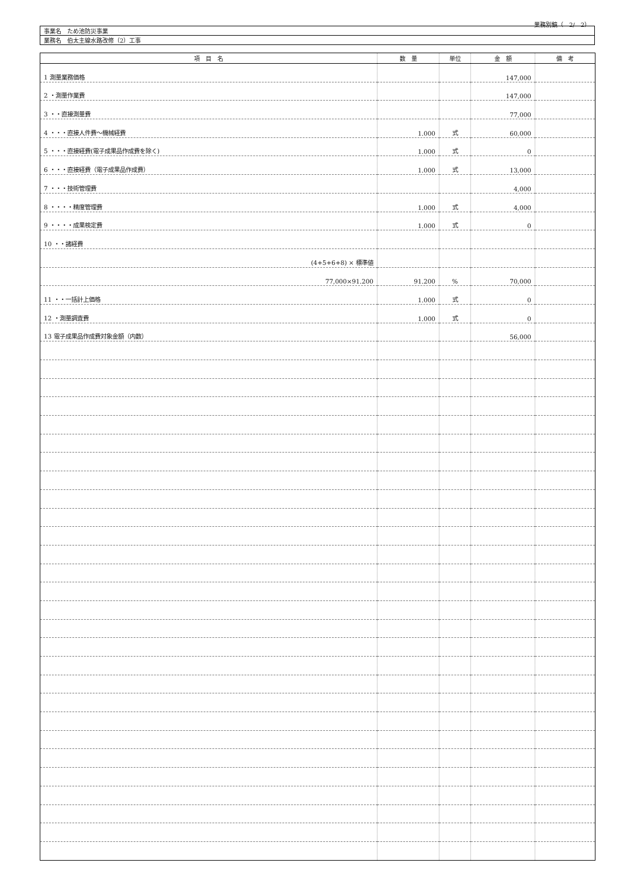業務別鏡（　2/　2）
| 事業名 ため池防災事業 |
| 業務名 伯太主線水路改修（2）工事 |
| 項 目 名 | 数 量 | 単位 | 金 額 | 備 考 |
| --- | --- | --- | --- | --- |
| 1 測量業務価格 | | | 147,000 | |
| 2 ・測量作業費 | | | 147,000 | |
| 3 ・・直接測量費 | | | 77,000 | |
| 4 ・・・直接人件費～機械経費 | 1.000 | 式 | 60,000 | |
| 5 ・・・直接経費(電子成果品作成費を除く) | 1.000 | 式 | 0 | |
| 6 ・・・直接経費（電子成果品作成費） | 1.000 | 式 | 13,000 | |
| 7 ・・・技術管理費 | | | 4,000 | |
| 8 ・・・・精度管理費 | 1.000 | 式 | 4,000 | |
| 9 ・・・・成果検定費 | 1.000 | 式 | 0 | |
| 10 ・・諸経費 | | | | |
| (4+5+6+8) × 標準値 | | | | |
| 77,000×91.200 | 91.200 | % | 70,000 | |
| 11 ・・一括計上価格 | 1.000 | 式 | 0 | |
| 12 ・測量調査費 | 1.000 | 式 | 0 | |
| 13 電子成果品作成費対象金額（内数） | | | 56,000 | |